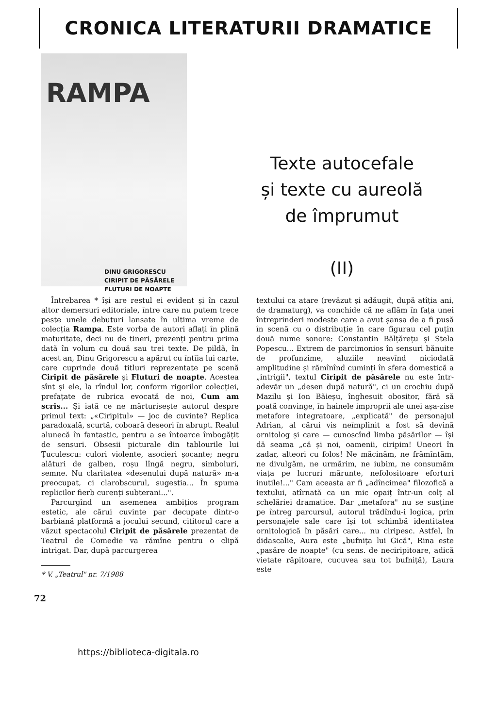CRONICA LITERATURII DRAMATICE
RAMPA
DINU GRIGORESCU
CIRIPIT DE PĂSĂRELE
FLUTURI DE NOAPTE
Texte autocefale
și texte cu aureolă
de împrumut
(II)
Întrebarea * își are restul ei evident și în cazul altor demersuri editoriale, între care nu putem trece peste unele debuturi lansate în ultima vreme de colecția Rampa. Este vorba de autori aflați în plină maturitate, deci nu de tineri, prezenți pentru prima dată în volum cu două sau trei texte. De pildă, în acest an, Dinu Grigorescu a apărut cu întîia lui carte, care cuprinde două titluri reprezentate pe scenă Ciripit de păsărele și Fluturi de noapte. Acestea sînt și ele, la rîndul lor, conform rigorilor colecției, prefațate de rubrica evocată de noi, Cum am scris... Și iată ce ne mărturisește autorul despre primul text: „«Ciripitul» — joc de cuvinte? Replica paradoxală, scurtă, coboară deseori în abrupt. Realul alunecă în fantastic, pentru a se întoarce îmbogățit de sensuri. Obsesii picturale din tablourile lui Țuculescu: culori violente, asocieri șocante; negru alături de galben, roșu lîngă negru, simboluri, semne. Nu claritatea «desenului după natură» m-a preocupat, ci clarobscurul, sugestia... În spuma replicilor fierb curenți subterani...".
Parcurgînd un asemenea ambițios program estetic, ale cărui cuvinte par decupate dintr-o barbiană platformă a jocului secund, cititorul care a văzut spectacolul Ciripit de păsărele prezentat de Teatrul de Comedie va rămîne pentru o clipă intrigat. Dar, după parcurgerea
* V. „Teatrul" nr. 7/1988
textului ca atare (revăzut și adăugit, după atîția ani, de dramaturg), va conchide că ne aflăm în fața unei întreprinderi modeste care a avut șansa de a fi pusă în scenă cu o distribuție în care figurau cel puțin două nume sonore: Constantin Bălțărețu și Stela Popescu... Extrem de parcimonios în sensuri bănuite de profunzime, aluziile neavînd niciodată amplitudine și rămînînd cuminți în sfera domestică a „intrigii", textul Ciripit de păsărele nu este într-adevăr un „desen după natură", ci un crochiu după Mazilu și Ion Băieșu, înghesuit obositor, fără să poată convinge, în hainele improprii ale unei așa-zise metafore integratoare, „explicată" de personajul Adrian, al cărui vis neîmplinit a fost să devină ornitolog și care — cunoscînd limba păsărilor — își dă seama „că și noi, oamenii, ciripim! Uneori în zadar, alteori cu folos! Ne măcinăm, ne frămîntăm, ne divulgăm, ne urmărim, ne iubim, ne consumăm viața pe lucruri mărunte, nefolositoare eforturi inutile!..." Cam aceasta ar fi „adîncimea" filozofică a textului, atîrnată ca un mic opaiț într-un colț al schelăriei dramatice. Dar „metafora" nu se susține pe întreg parcursul, autorul trădîndu-i logica, prin personajele sale care își tot schimbă identitatea ornitologică în păsări care... nu ciripesc. Astfel, în didascalie, Aura este „bufnița lui Gică", Rina este „pasăre de noapte" (cu sens. de neciripitoare, adică vietate răpitoare, cucuvea sau tot bufniță), Laura este
72
https://biblioteca-digitala.ro